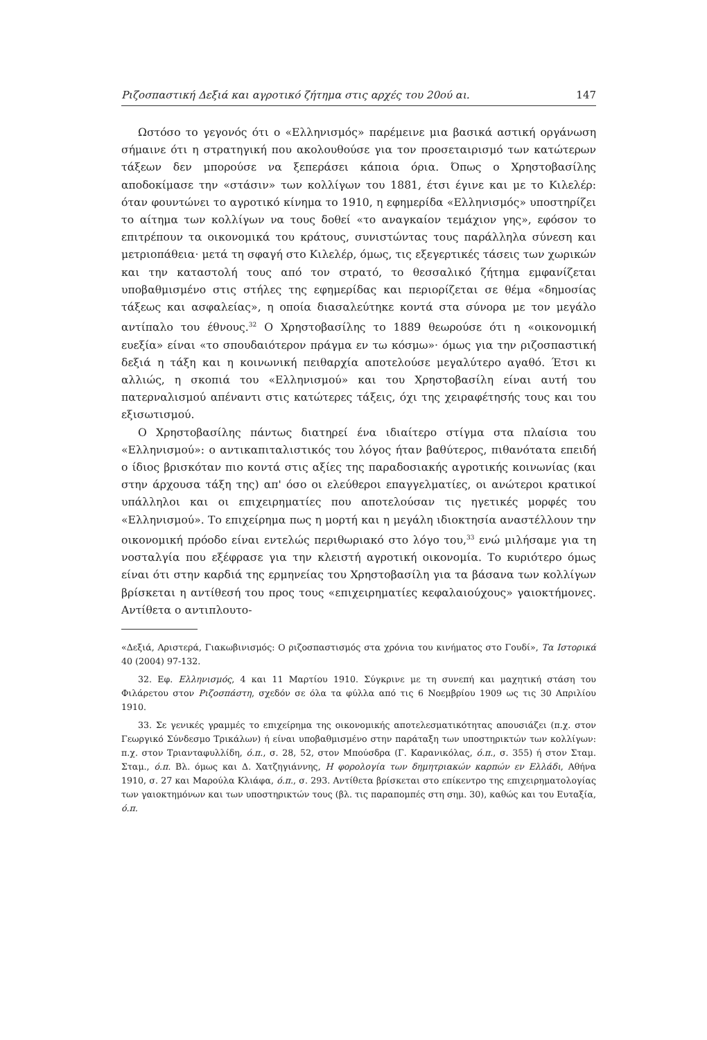Ριζοσπαστική Δεξιά και αγροτικό ζήτημα στις αρχές του 20ού αι. 147
Ωστόσο το γεγονός ότι ο «Ελληνισμός» παρέμεινε μια βασικά αστική οργάνωση σήμαινε ότι η στρατηγική που ακολουθούσε για τον προσεταιρισμό των κατώτερων τάξεων δεν μπορούσε να ξεπεράσει κάποια όρια. Όπως ο Χρηστοβασίλης αποδοκίμασε την «στάσιν» των κολλίγων του 1881, έτσι έγινε και με το Κιλελέρ: όταν φουντώνει το αγροτικό κίνημα το 1910, η εφημερίδα «Ελληνισμός» υποστηρίζει το αίτημα των κολλίγων να τους δοθεί «το αναγκαίον τεμάχιον γης», εφόσον το επιτρέπουν τα οικονομικά του κράτους, συνιστώντας τους παράλληλα σύνεση και μετριοπάθεια· μετά τη σφαγή στο Κιλελέρ, όμως, τις εξεγερτικές τάσεις των χωρικών και την καταστολή τους από τον στρατό, το θεσσαλικό ζήτημα εμφανίζεται υποβαθμισμένο στις στήλες της εφημερίδας και περιορίζεται σε θέμα «δημοσίας τάξεως και ασφαλείας», η οποία διασαλεύτηκε κοντά στα σύνορα με τον μεγάλο αντίπαλο του έθνους.<sup>32</sup> Ο Χρηστοβασίλης το 1889 θεωρούσε ότι η «οικονομική ευεξία» είναι «το σπουδαιότερον πράγμα εν τω κόσμω»· όμως για την ριζοσπαστική δεξιά η τάξη και η κοινωνική πειθαρχία αποτελούσε μεγαλύτερο αγαθό. Έτσι κι αλλιώς, η σκοπιά του «Ελληνισμού» και του Χρηστοβασίλη είναι αυτή του πατερναλισμού απέναντι στις κατώτερες τάξεις, όχι της χειραφέτησής τους και του εξισωτισμού.
Ο Χρηστοβασίλης πάντως διατηρεί ένα ιδιαίτερο στίγμα στα πλαίσια του «Ελληνισμού»: ο αντικαπιταλιστικός του λόγος ήταν βαθύτερος, πιθανότατα επειδή ο ίδιος βρισκόταν πιο κοντά στις αξίες της παραδοσιακής αγροτικής κοινωνίας (και στην άρχουσα τάξη της) απ' όσο οι ελεύθεροι επαγγελματίες, οι ανώτεροι κρατικοί υπάλληλοι και οι επιχειρηματίες που αποτελούσαν τις ηγετικές μορφές του «Ελληνισμού». Το επιχείρημα πως η μορτή και η μεγάλη ιδιοκτησία αναστέλλουν την οικονομική πρόοδο είναι εντελώς περιθωριακό στο λόγο του,<sup>33</sup> ενώ μιλήσαμε για τη νοσταλγία που εξέφρασε για την κλειστή αγροτική οικονομία. Το κυριότερο όμως είναι ότι στην καρδιά της ερμηνείας του Χρηστοβασίλη για τα βάσανα των κολλίγων βρίσκεται η αντίθεσή του προς τους «επιχειρηματίες κεφαλαιούχους» γαιοκτήμονες. Αντίθετα ο αντιπλουτο-
«Δεξιά, Αριστερά, Γιακωβινισμός: Ο ριζοσπαστισμός στα χρόνια του κινήματος στο Γουδί», Τα Ιστορικά 40 (2004) 97-132.
32. Εφ. Ελληνισμός, 4 και 11 Μαρτίου 1910. Σύγκρινε με τη συνεπή και μαχητική στάση του Φιλάρετου στον Ριζοσπάστη, σχεδόν σε όλα τα φύλλα από τις 6 Νοεμβρίου 1909 ως τις 30 Απριλίου 1910.
33. Σε γενικές γραμμές το επιχείρημα της οικονομικής αποτελεσματικότητας απουσιάζει (π.χ. στον Γεωργικό Σύνδεσμο Τρικάλων) ή είναι υποβαθμισμένο στην παράταξη των υποστηρικτών των κολλίγων: π.χ. στον Τριανταφυλλίδη, ό.π., σ. 28, 52, στον Μπούσδρα (Γ. Καρανικόλας, ό.π., σ. 355) ή στον Σταμ. Σταμ., ό.π. Βλ. όμως και Δ. Χατζηγιάννης, Η φορολογία των δημητριακών καρπών εν Ελλάδι, Αθήνα 1910, σ. 27 και Μαρούλα Κλιάφα, ό.π., σ. 293. Αντίθετα βρίσκεται στο επίκεντρο της επιχειρηματολογίας των γαιοκτημόνων και των υποστηρικτών τους (βλ. τις παραπομπές στη σημ. 30), καθώς και του Ευταξία, ό.π.